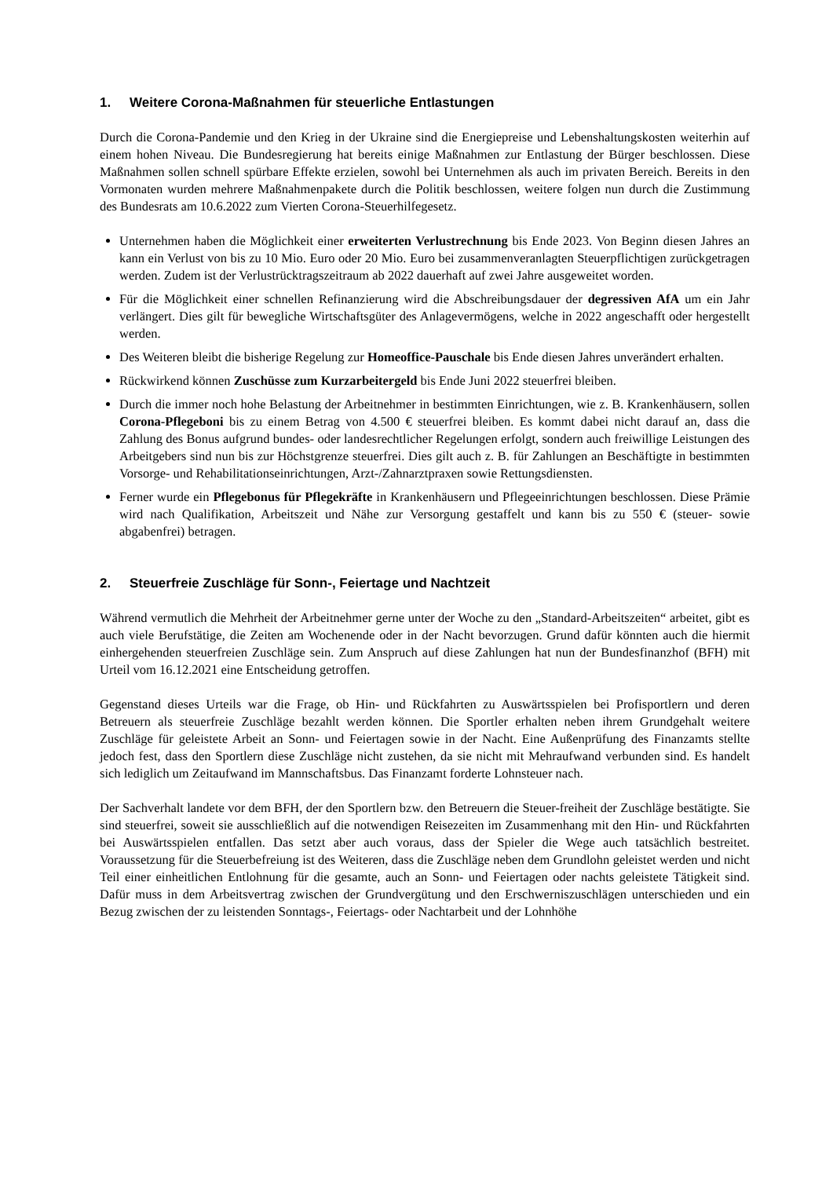1. Weitere Corona-Maßnahmen für steuerliche Entlastungen
Durch die Corona-Pandemie und den Krieg in der Ukraine sind die Energiepreise und Lebenshaltungskosten weiterhin auf einem hohen Niveau. Die Bundesregierung hat bereits einige Maßnahmen zur Entlastung der Bürger beschlossen. Diese Maßnahmen sollen schnell spürbare Effekte erzielen, sowohl bei Unternehmen als auch im privaten Bereich. Bereits in den Vormonaten wurden mehrere Maßnahmenpakete durch die Politik beschlossen, weitere folgen nun durch die Zustimmung des Bundesrats am 10.6.2022 zum Vierten Corona-Steuerhilfegesetz.
Unternehmen haben die Möglichkeit einer erweiterten Verlustrechnung bis Ende 2023. Von Beginn diesen Jahres an kann ein Verlust von bis zu 10 Mio. Euro oder 20 Mio. Euro bei zusammenveranlagten Steuerpflichtigen zurückgetragen werden. Zudem ist der Verlustrücktragszeitraum ab 2022 dauerhaft auf zwei Jahre ausgeweitet worden.
Für die Möglichkeit einer schnellen Refinanzierung wird die Abschreibungsdauer der degressiven AfA um ein Jahr verlängert. Dies gilt für bewegliche Wirtschaftsgüter des Anlagevermögens, welche in 2022 angeschafft oder hergestellt werden.
Des Weiteren bleibt die bisherige Regelung zur Homeoffice-Pauschale bis Ende diesen Jahres unverändert erhalten.
Rückwirkend können Zuschüsse zum Kurzarbeitergeld bis Ende Juni 2022 steuerfrei bleiben.
Durch die immer noch hohe Belastung der Arbeitnehmer in bestimmten Einrichtungen, wie z. B. Krankenhäusern, sollen Corona-Pflegeboni bis zu einem Betrag von 4.500 € steuerfrei bleiben. Es kommt dabei nicht darauf an, dass die Zahlung des Bonus aufgrund bundes- oder landesrechtlicher Regelungen erfolgt, sondern auch freiwillige Leistungen des Arbeitgebers sind nun bis zur Höchstgrenze steuerfrei. Dies gilt auch z. B. für Zahlungen an Beschäftigte in bestimmten Vorsorge- und Rehabilitationseinrichtungen, Arzt-/Zahnarztpraxen sowie Rettungsdiensten.
Ferner wurde ein Pflegebonus für Pflegekräfte in Krankenhäusern und Pflegeeinrichtungen beschlossen. Diese Prämie wird nach Qualifikation, Arbeitszeit und Nähe zur Versorgung gestaffelt und kann bis zu 550 € (steuer- sowie abgabenfrei) betragen.
2. Steuerfreie Zuschläge für Sonn-, Feiertage und Nachtzeit
Während vermutlich die Mehrheit der Arbeitnehmer gerne unter der Woche zu den „Standard-Arbeitszeiten“ arbeitet, gibt es auch viele Berufstätige, die Zeiten am Wochenende oder in der Nacht bevorzugen. Grund dafür könnten auch die hiermit einhergehenden steuerfreien Zuschläge sein. Zum Anspruch auf diese Zahlungen hat nun der Bundesfinanzhof (BFH) mit Urteil vom 16.12.2021 eine Entscheidung getroffen.
Gegenstand dieses Urteils war die Frage, ob Hin- und Rückfahrten zu Auswärtsspielen bei Profisportlern und deren Betreuern als steuerfreie Zuschläge bezahlt werden können. Die Sportler erhalten neben ihrem Grundgehalt weitere Zuschläge für geleistete Arbeit an Sonn- und Feiertagen sowie in der Nacht. Eine Außenprüfung des Finanzamts stellte jedoch fest, dass den Sportlern diese Zuschläge nicht zustehen, da sie nicht mit Mehraufwand verbunden sind. Es handelt sich lediglich um Zeitaufwand im Mannschaftsbus. Das Finanzamt forderte Lohnsteuer nach.
Der Sachverhalt landete vor dem BFH, der den Sportlern bzw. den Betreuern die Steuer-freiheit der Zuschläge bestätigte. Sie sind steuerfrei, soweit sie ausschließlich auf die notwendigen Reisezeiten im Zusammenhang mit den Hin- und Rückfahrten bei Auswärtsspielen entfallen. Das setzt aber auch voraus, dass der Spieler die Wege auch tatsächlich bestreitet. Voraussetzung für die Steuerbefreiung ist des Weiteren, dass die Zuschläge neben dem Grundlohn geleistet werden und nicht Teil einer einheitlichen Entlohnung für die gesamte, auch an Sonn- und Feiertagen oder nachts geleistete Tätigkeit sind. Dafür muss in dem Arbeitsvertrag zwischen der Grundvergütung und den Erschwerniszuschlägen unterschieden und ein Bezug zwischen der zu leistenden Sonntags-, Feiertags- oder Nachtarbeit und der Lohnhöhe